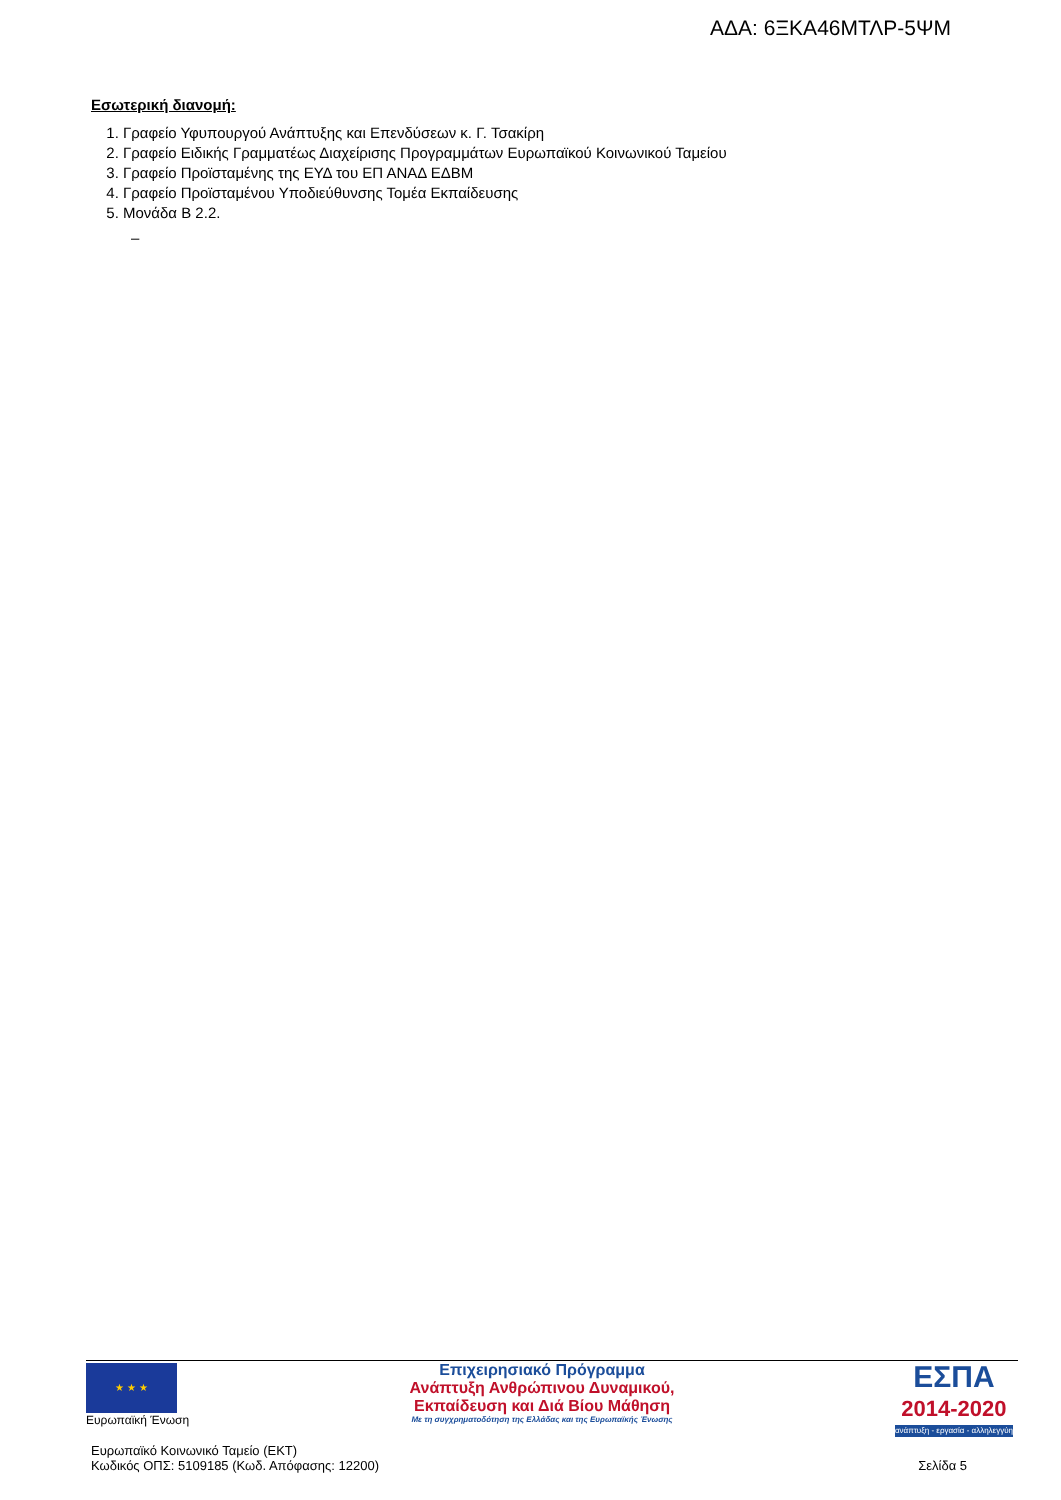ΑΔΑ: 6ΞΚΑ46ΜΤΛΡ-5ΨΜ
Εσωτερική διανομή:
1. Γραφείο Υφυπουργού Ανάπτυξης και Επενδύσεων κ. Γ. Τσακίρη
2. Γραφείο Ειδικής Γραμματέως Διαχείρισης Προγραμμάτων Ευρωπαϊκού Κοινωνικού Ταμείου
3. Γραφείο Προϊσταμένης της ΕΥΔ του ΕΠ ΑΝΑΔ ΕΔΒΜ
4. Γραφείο Προϊσταμένου Υποδιεύθυνσης Τομέα Εκπαίδευσης
5. Μονάδα Β 2.2.
–
★ ★ ★
Ευρωπαϊκή Ένωση
Επιχειρησιακό Πρόγραμμα
Ανάπτυξη Ανθρώπινου Δυναμικού,
Εκπαίδευση και Διά Βίου Μάθηση
Με τη συγχρηματοδότηση της Ελλάδας και της Ευρωπαϊκής Ένωσης
ΕΣΠΑ
2014-2020
ανάπτυξη - εργασία - αλληλεγγύη
Ευρωπαϊκό Κοινωνικό Ταμείο (ΕΚΤ)
Κωδικός ΟΠΣ: 5109185 (Κωδ. Απόφασης: 12200)
Σελίδα 5